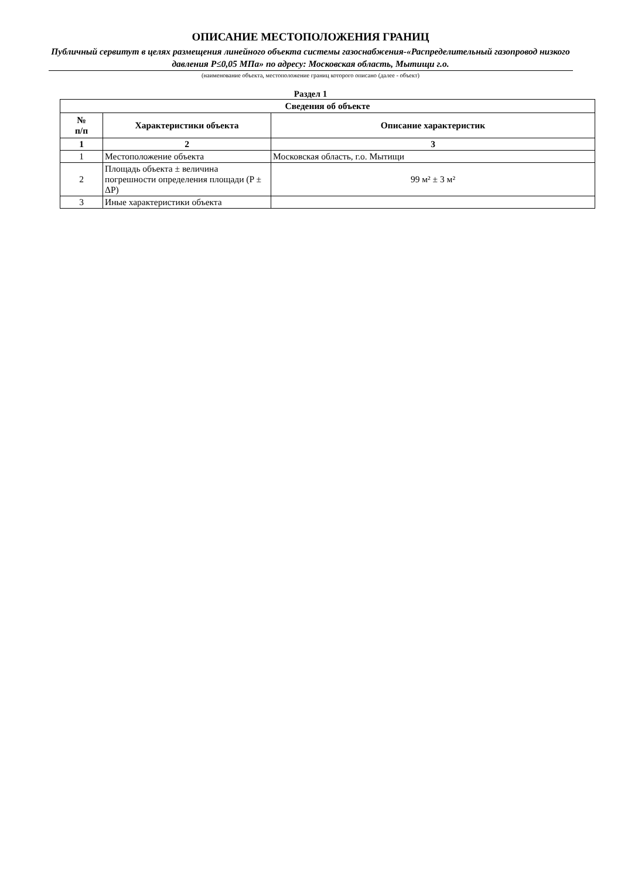ОПИСАНИЕ МЕСТОПОЛОЖЕНИЯ ГРАНИЦ
Публичный сервитут в целях размещения линейного объекта системы газоснабжения-«Распределительный газопровод низкого давления P≤0,05 МПа» по адресу: Московская область, Мытищи г.о.
(наименование объекта, местоположение границ которого описано (далее - объект)
Раздел 1
| Сведения об объекте | | |
| --- | --- | --- |
| № п/п | Характеристики объекта | Описание характеристик |
| 1 | 2 | 3 |
| 1 | Местоположение объекта | Московская область, г.о. Мытищи |
| 2 | Площадь объекта ± величина погрешности определения площади (P ± ΔP) | 99 м² ± 3 м² |
| 3 | Иные характеристики объекта | |